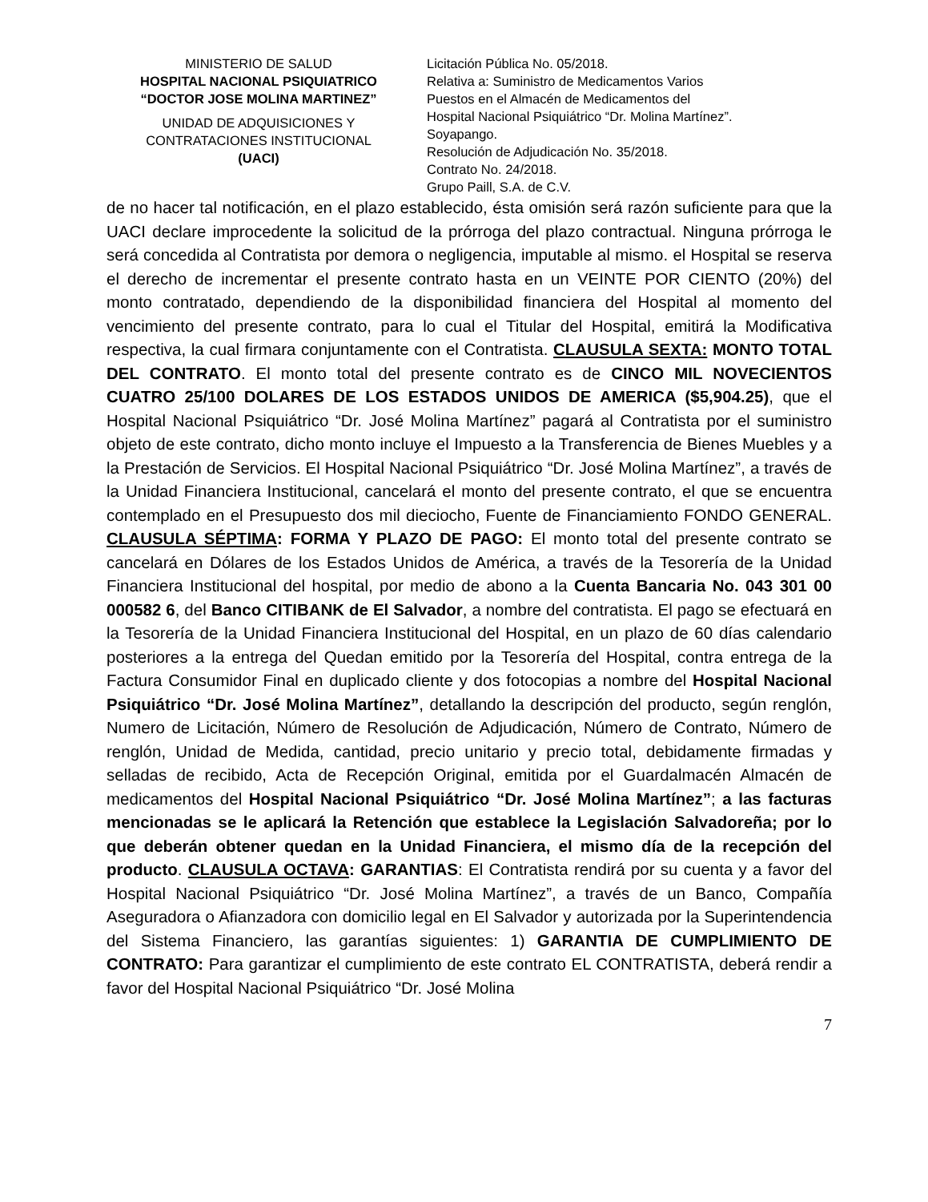MINISTERIO DE SALUD
HOSPITAL NACIONAL PSIQUIATRICO
“DOCTOR JOSE MOLINA MARTINEZ”
UNIDAD DE ADQUISICIONES Y
CONTRATACIONES INSTITUCIONAL
(UACI)
Licitación Pública No. 05/2018.
Relativa a: Suministro de Medicamentos Varios
Puestos en el Almacén de Medicamentos del
Hospital Nacional Psiquiátrico “Dr. Molina Martínez”.
Soyapango.
Resolución de Adjudicación No. 35/2018.
Contrato No. 24/2018.
Grupo Paill, S.A. de C.V.
de no hacer tal notificación, en el plazo establecido, ésta omisión será razón suficiente para que la UACI declare improcedente la solicitud de la prórroga del plazo contractual. Ninguna prórroga le será concedida al Contratista por demora o negligencia, imputable al mismo. el Hospital se reserva el derecho de incrementar el presente contrato hasta en un VEINTE POR CIENTO (20%) del monto contratado, dependiendo de la disponibilidad financiera del Hospital al momento del vencimiento del presente contrato, para lo cual el Titular del Hospital, emitirá la Modificativa respectiva, la cual firmara conjuntamente con el Contratista. CLAUSULA SEXTA: MONTO TOTAL DEL CONTRATO. El monto total del presente contrato es de CINCO MIL NOVECIENTOS CUATRO 25/100 DOLARES DE LOS ESTADOS UNIDOS DE AMERICA ($5,904.25), que el Hospital Nacional Psiquiátrico “Dr. José Molina Martínez” pagará al Contratista por el suministro objeto de este contrato, dicho monto incluye el Impuesto a la Transferencia de Bienes Muebles y a la Prestación de Servicios. El Hospital Nacional Psiquiátrico “Dr. José Molina Martínez”, a través de la Unidad Financiera Institucional, cancelará el monto del presente contrato, el que se encuentra contemplado en el Presupuesto dos mil dieciocho, Fuente de Financiamiento FONDO GENERAL. CLAUSULA SÉPTIMA: FORMA Y PLAZO DE PAGO: El monto total del presente contrato se cancelará en Dólares de los Estados Unidos de América, a través de la Tesorería de la Unidad Financiera Institucional del hospital, por medio de abono a la Cuenta Bancaria No. 043 301 00 000582 6, del Banco CITIBANK de El Salvador, a nombre del contratista. El pago se efectuará en la Tesorería de la Unidad Financiera Institucional del Hospital, en un plazo de 60 días calendario posteriores a la entrega del Quedan emitido por la Tesorería del Hospital, contra entrega de la Factura Consumidor Final en duplicado cliente y dos fotocopias a nombre del Hospital Nacional Psiquiátrico “Dr. José Molina Martínez”, detallando la descripción del producto, según renglón, Numero de Licitación, Número de Resolución de Adjudicación, Número de Contrato, Número de renglón, Unidad de Medida, cantidad, precio unitario y precio total, debidamente firmadas y selladas de recibido, Acta de Recepción Original, emitida por el Guardalmacén Almacén de medicamentos del Hospital Nacional Psiquiátrico “Dr. José Molina Martínez”; a las facturas mencionadas se le aplicará la Retención que establece la Legislación Salvadoreña; por lo que deberán obtener quedan en la Unidad Financiera, el mismo día de la recepción del producto. CLAUSULA OCTAVA: GARANTIAS: El Contratista rendirá por su cuenta y a favor del Hospital Nacional Psiquiátrico “Dr. José Molina Martínez”, a través de un Banco, Compañía Aseguradora o Afianzadora con domicilio legal en El Salvador y autorizada por la Superintendencia del Sistema Financiero, las garantías siguientes: 1) GARANTIA DE CUMPLIMIENTO DE CONTRATO: Para garantizar el cumplimiento de este contrato EL CONTRATISTA, deberá rendir a favor del Hospital Nacional Psiquiátrico “Dr. José Molina
7